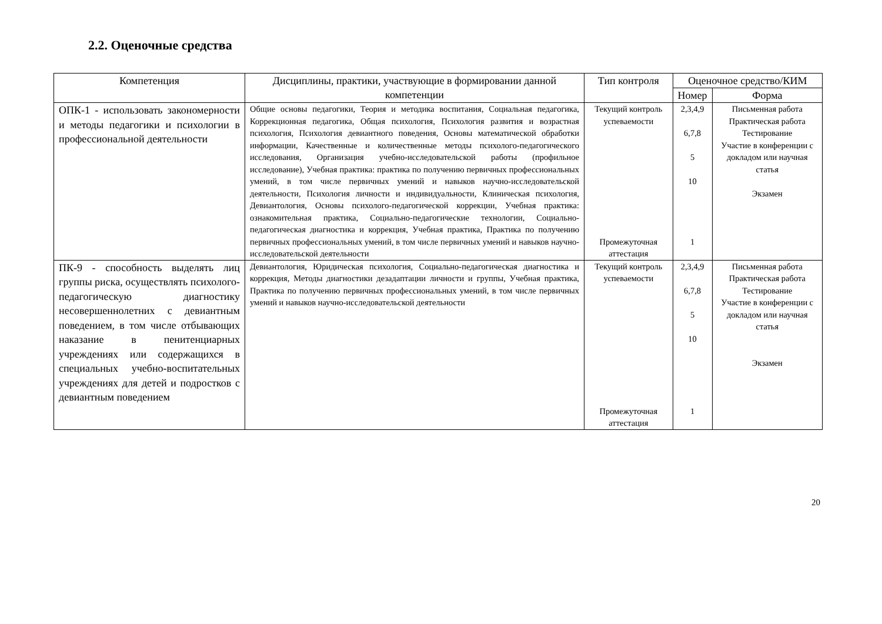2.2. Оценочные средства
| Компетенция | Дисциплины, практики, участвующие в формировании данной компетенции | Тип контроля | Оценочное средство/КИМ | |
| --- | --- | --- | --- | --- |
| | | | Номер | Форма |
| ОПК-1 - использовать закономерности и методы педагогики и психологии в профессиональной деятельности | Общие основы педагогики, Теория и методика воспитания, Социальная педагогика, Коррекционная педагогика, Общая психология, Психология развития и возрастная психология, Психология девиантного поведения, Основы математической обработки информации, Качественные и количественные методы психолого-педагогического исследования, Организация учебно-исследовательской работы (профильное исследование), Учебная практика: практика по получению первичных профессиональных умений, в том числе первичных умений и навыков научно-исследовательской деятельности, Психология личности и индивидуальности, Клиническая психология, Девиантология, Основы психолого-педагогической коррекции, Учебная практика: ознакомительная практика, Социально-педагогические технологии, Социально-педагогическая диагностика и коррекция, Учебная практика, Практика по получению первичных профессиональных умений, в том числе первичных умений и навыков научно-исследовательской деятельности | Текущий контроль успеваемости Промежуточная аттестация | 2,3,4,9 6,7,8 5 10 1 | Письменная работа Практическая работа Тестирование Участие в конференции с докладом или научная статья Экзамен |
| ПК-9 - способность выделять лиц группы риска, осуществлять психолого-педагогическую диагностику несовершеннолетних с девиантным поведением, в том числе отбывающих наказание в пенитенциарных учреждениях или содержащихся в специальных учебно-воспитательных учреждениях для детей и подростков с девиантным поведением | Девиантология, Юридическая психология, Социально-педагогическая диагностика и коррекция, Методы диагностики дезадаптации личности и группы, Учебная практика, Практика по получению первичных профессиональных умений, в том числе первичных умений и навыков научно-исследовательской деятельности | Текущий контроль успеваемости Промежуточная аттестация | 2,3,4,9 6,7,8 5 10 1 | Письменная работа Практическая работа Тестирование Участие в конференции с докладом или научная статья Экзамен |
20